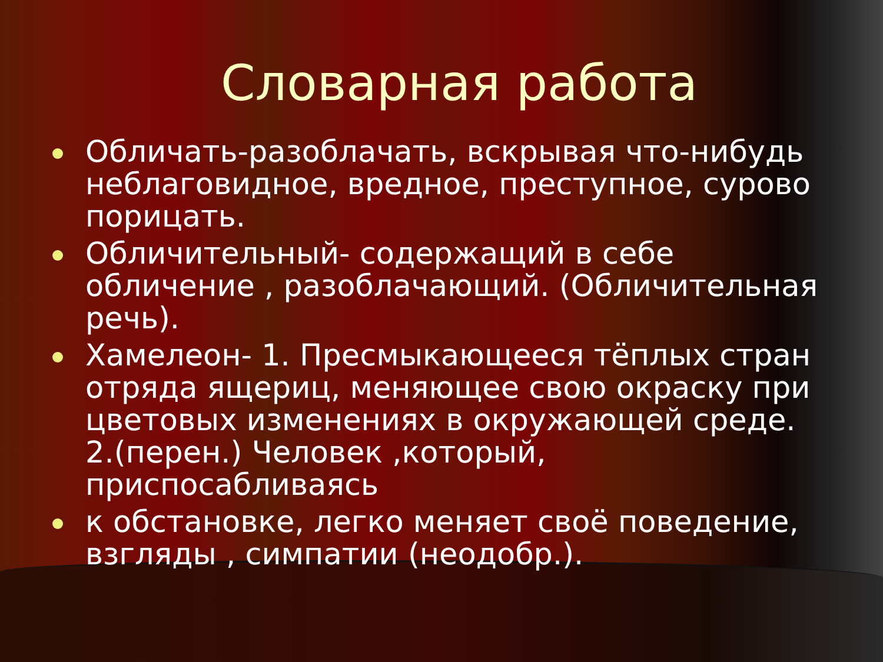Словарная работа
Обличать-разоблачать, вскрывая что-нибудь неблаговидное, вредное, преступное, сурово порицать.
Обличительный- содержащий в себе обличение , разоблачающий. (Обличительная речь).
Хамелеон- 1. Пресмыкающееся тёплых стран отряда ящериц, меняющее свою окраску при цветовых изменениях в окружающей среде. 2.(перен.) Человек ,который, приспосабливаясь
к обстановке, легко меняет своё поведение, взгляды , симпатии (неодобр.).